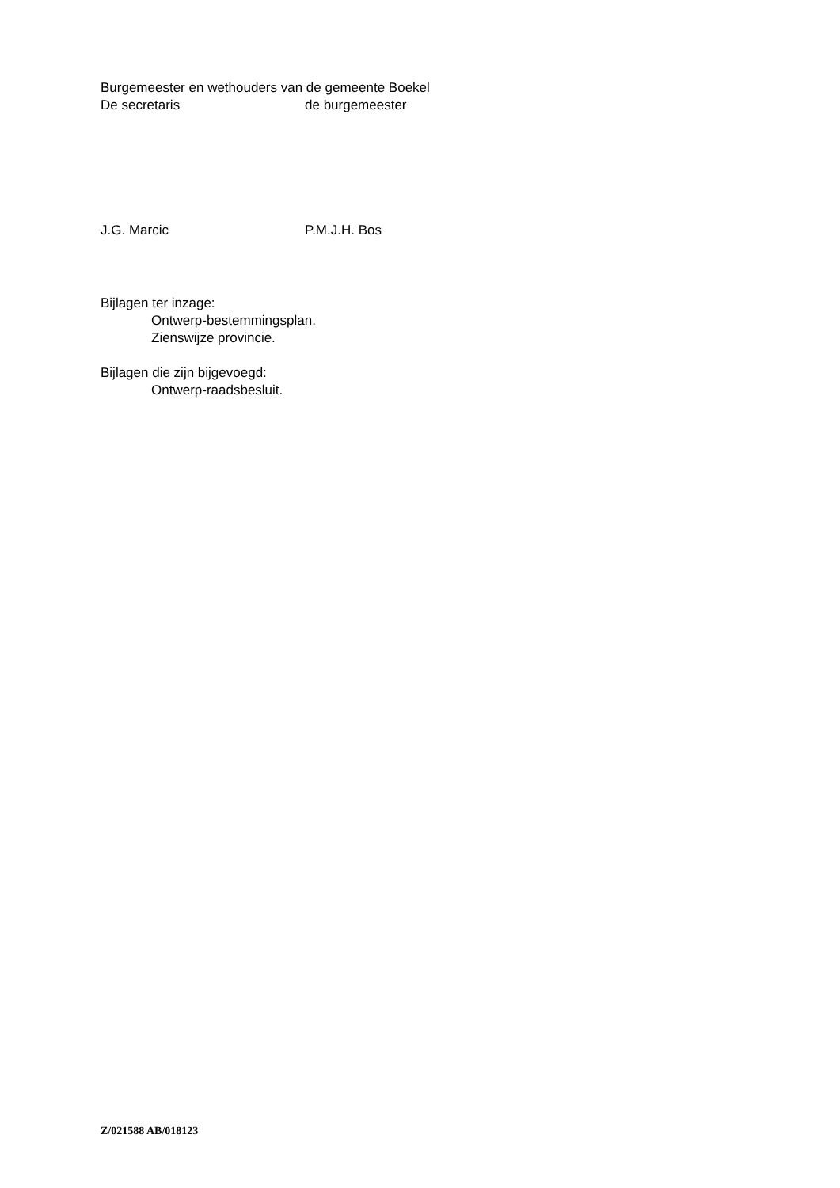Burgemeester en wethouders van de gemeente Boekel
De secretaris de burgemeester
J.G. Marcic P.M.J.H. Bos
Bijlagen ter inzage:
Ontwerp-bestemmingsplan.
Zienswijze provincie.
Bijlagen die zijn bijgevoegd:
Ontwerp-raadsbesluit.
Z/021588 AB/018123